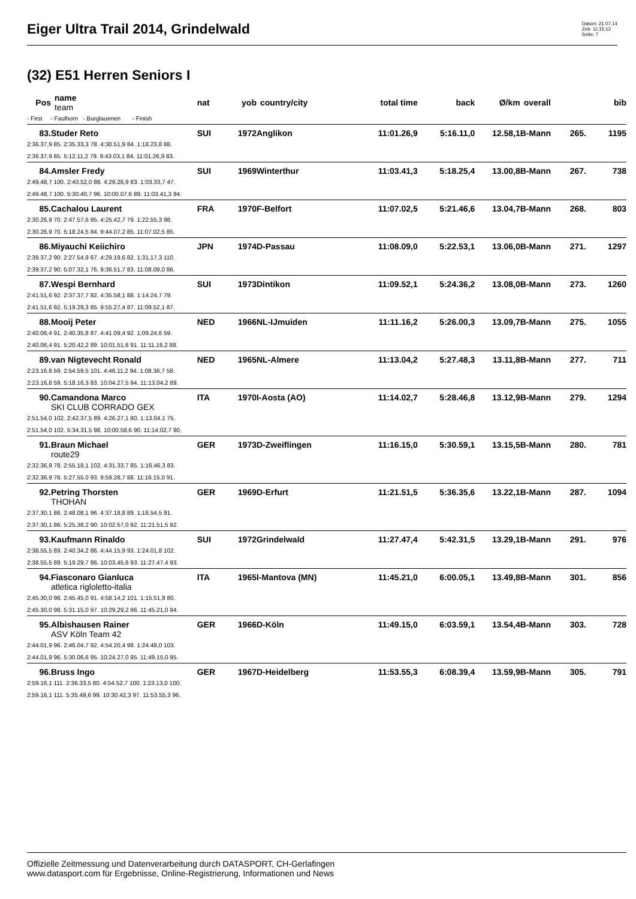Eiger Ultra Trail 2014, Grindelwald
Datum: 21.07.14
Zeit: 11:15:12
Seite: 7
(32) E51 Herren Seniors I
| Pos | name team | nat | yob | country/city | total time | back | Ø/km | overall | | bib |
| --- | --- | --- | --- | --- | --- | --- | --- | --- | --- | --- |
| - First - Faulhorn - Burglauenen - Finish | | | | | | | | | | |
| 83. | Studer Reto | SUI | 1972 | Anglikon | 11:01.26,9 | 5:16.11,0 | 12.58,1 | B-Mann | 265. | 1195 |
| 2:36.37,9 85. 2:35.33,3 78. 4:30.51,9 84. 1:18.23,8 88. | | | | | | | | | | |
| 2:36.37,9 85. 5:12.11,2 79. 9:43.03,1 84. 11:01.26,9 83. | | | | | | | | | | |
| 84. | Amsler Fredy | SUI | 1969 | Winterthur | 11:03.41,3 | 5:18.25,4 | 13.00,8 | B-Mann | 267. | 738 |
| 2:49.48,7 100. 2:40.52,0 88. 4:29.26,9 83. 1:03.33,7 47. | | | | | | | | | | |
| 2:49.48,7 100. 5:30.40,7 96. 10:00.07,6 89. 11:03.41,3 84. | | | | | | | | | | |
| 85. | Cachalou Laurent | FRA | 1970 | F-Belfort | 11:07.02,5 | 5:21.46,6 | 13.04,7 | B-Mann | 268. | 803 |
| 2:30.26,9 70. 2:47.57,6 95. 4:25.42,7 79. 1:22.55,3 98. | | | | | | | | | | |
| 2:30.26,9 70. 5:18.24,5 84. 9:44.07,2 85. 11:07.02,5 85. | | | | | | | | | | |
| 86. | Miyauchi Keiichiro | JPN | 1974 | D-Passau | 11:08.09,0 | 5:22.53,1 | 13.06,0 | B-Mann | 271. | 1297 |
| 2:39.37,2 90. 2:27.54,9 67. 4:29.19,6 82. 1:31.17,3 110. | | | | | | | | | | |
| 2:39.37,2 90. 5:07.32,1 76. 9:36.51,7 83. 11:08.09,0 86. | | | | | | | | | | |
| 87. | Wespi Bernhard | SUI | 1973 | Dintikon | 11:09.52,1 | 5:24.36,2 | 13.08,0 | B-Mann | 273. | 1260 |
| 2:41.51,6 92. 2:37.37,7 82. 4:35.58,1 88. 1:14.24,7 79. | | | | | | | | | | |
| 2:41.51,6 92. 5:19.29,3 85. 9:55.27,4 87. 11:09.52,1 87. | | | | | | | | | | |
| 88. | Mooij Peter | NED | 1966 | NL-IJmuiden | 11:11.16,2 | 5:26.00,3 | 13.09,7 | B-Mann | 275. | 1055 |
| 2:40.06,4 91. 2:40.35,8 87. 4:41.09,4 92. 1:09.24,6 59. | | | | | | | | | | |
| 2:40.06,4 91. 5:20.42,2 89. 10:01.51,6 91. 11:11.16,2 88. | | | | | | | | | | |
| 89. | van Nigtevecht Ronald | NED | 1965 | NL-Almere | 11:13.04,2 | 5:27.48,3 | 13.11,8 | B-Mann | 277. | 711 |
| 2:23.16,8 59. 2:54.59,5 101. 4:46.11,2 94. 1:08.36,7 58. | | | | | | | | | | |
| 2:23.16,8 59. 5:18.16,3 83. 10:04.27,5 94. 11:13.04,2 89. | | | | | | | | | | |
| 90. | Camandona Marco | ITA | 1970 | I-Aosta (AO) | 11:14.02,7 | 5:28.46,8 | 13.12,9 | B-Mann | 279. | 1294 |
| | SKI CLUB CORRADO GEX | | | | | | | | | |
| 2:51.54,0 102. 2:42.37,5 89. 4:26.27,1 80. 1:13.04,1 75. | | | | | | | | | | |
| 2:51.54,0 102. 5:34.31,5 98. 10:00.58,6 90. 11:14.02,7 90. | | | | | | | | | | |
| 91. | Braun Michael | GER | 1973 | D-Zweiflingen | 11:16.15,0 | 5:30.59,1 | 13.15,5 | B-Mann | 280. | 781 |
| | route29 | | | | | | | | | |
| 2:32.36,9 78. 2:55.18,1 102. 4:31.33,7 85. 1:16.46,3 83. | | | | | | | | | | |
| 2:32.36,9 78. 5:27.55,0 93. 9:59.28,7 88. 11:16.15,0 91. | | | | | | | | | | |
| 92. | Petring Thorsten | GER | 1969 | D-Erfurt | 11:21.51,5 | 5:36.35,6 | 13.22,1 | B-Mann | 287. | 1094 |
| | THOHAN | | | | | | | | | |
| 2:37.30,1 86. 2:48.08,1 96. 4:37.18,8 89. 1:18.54,5 91. | | | | | | | | | | |
| 2:37.30,1 86. 5:25.38,2 90. 10:02.57,0 92. 11:21.51,5 92. | | | | | | | | | | |
| 93. | Kaufmann Rinaldo | SUI | 1972 | Grindelwald | 11:27.47,4 | 5:42.31,5 | 13.29,1 | B-Mann | 291. | 976 |
| 2:38.55,5 89. 2:40.34,2 86. 4:44.15,9 93. 1:24.01,8 102. | | | | | | | | | | |
| 2:38.55,5 89. 5:19.29,7 86. 10:03.45,6 93. 11:27.47,4 93. | | | | | | | | | | |
| 94. | Fiasconaro Gianluca | ITA | 1965 | I-Mantova (MN) | 11:45.21,0 | 6:00.05,1 | 13.49,8 | B-Mann | 301. | 856 |
| | atletica rigloletto-italia | | | | | | | | | |
| 2:45.30,0 98. 2:45.45,0 91. 4:58.14,2 101. 1:15.51,8 80. | | | | | | | | | | |
| 2:45.30,0 98. 5:31.15,0 97. 10:29.29,2 96. 11:45.21,0 94. | | | | | | | | | | |
| 95. | Albishausen Rainer | GER | 1966 | D-Köln | 11:49.15,0 | 6:03.59,1 | 13.54,4 | B-Mann | 303. | 728 |
| | ASV Köln Team 42 | | | | | | | | | |
| 2:44.01,9 96. 2:46.04,7 92. 4:54.20,4 98. 1:24.48,0 103. | | | | | | | | | | |
| 2:44.01,9 96. 5:30.06,6 95. 10:24.27,0 95. 11:49.15,0 95. | | | | | | | | | | |
| 96. | Bruss Ingo | GER | 1967 | D-Heidelberg | 11:53.55,3 | 6:08.39,4 | 13.59,9 | B-Mann | 305. | 791 |
| 2:59.16,1 111. 2:36.33,5 80. 4:54.52,7 100. 1:23.13,0 100. | | | | | | | | | | |
| 2:59.16,1 111. 5:35.49,6 99. 10:30.42,3 97. 11:53.55,3 96. | | | | | | | | | | |
Offizielle Zeitmessung und Datenverarbeitung durch DATASPORT, CH-Gerlafingen
www.datasport.com für Ergebnisse, Online-Registrierung, Informationen und News